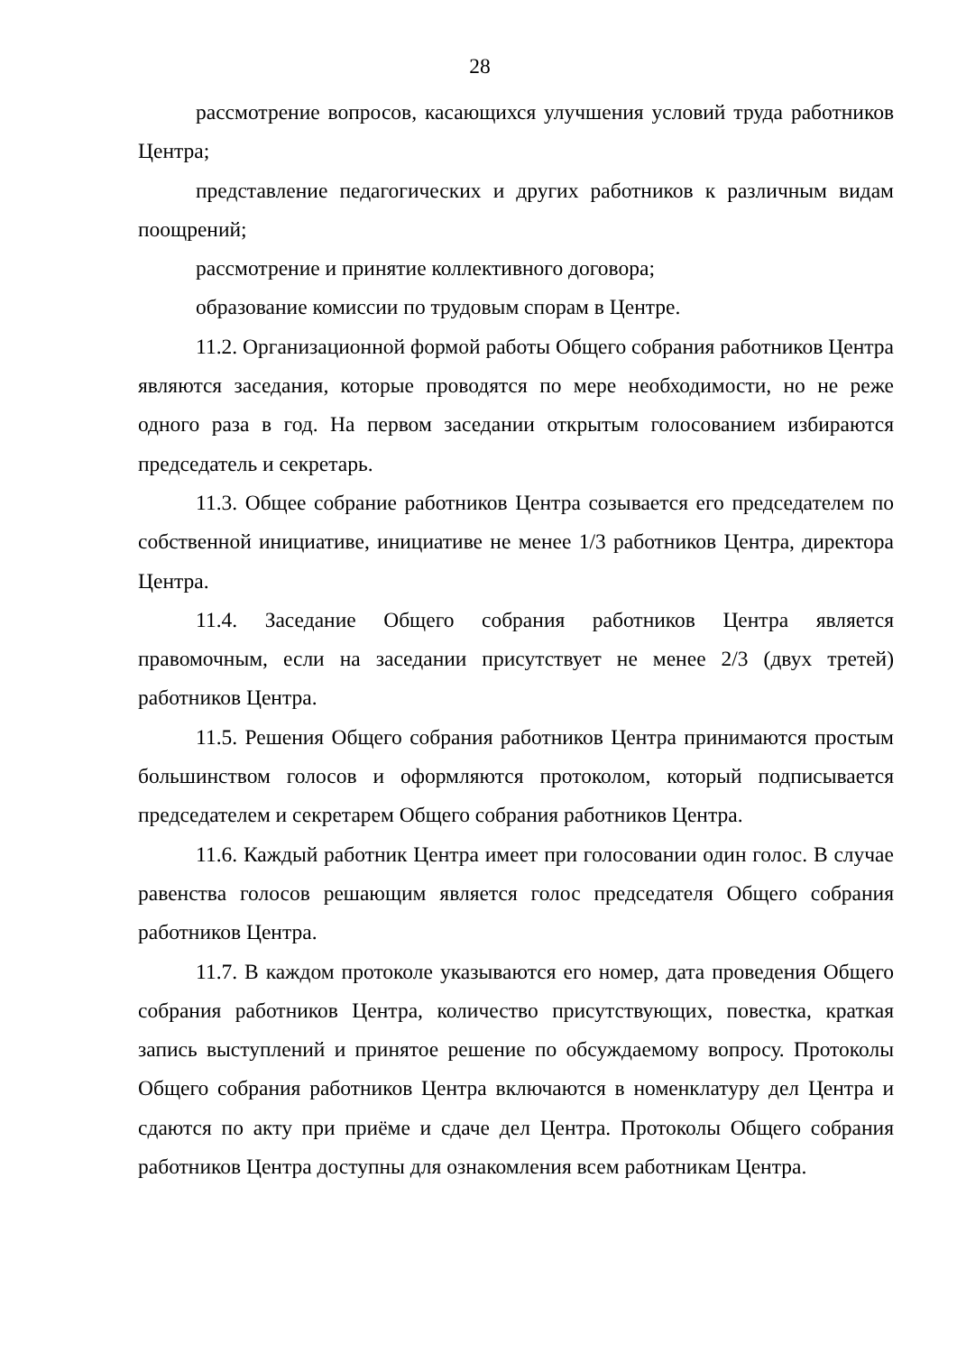28
рассмотрение вопросов, касающихся улучшения условий труда работников Центра;
представление педагогических и других работников к различным видам поощрений;
рассмотрение и принятие коллективного договора;
образование комиссии по трудовым спорам в Центре.
11.2. Организационной формой работы Общего собрания работников Центра являются заседания, которые проводятся по мере необходимости, но не реже одного раза в год. На первом заседании открытым голосованием избираются председатель и секретарь.
11.3. Общее собрание работников Центра созывается его председателем по собственной инициативе, инициативе не менее 1/3 работников Центра, директора Центра.
11.4. Заседание Общего собрания работников Центра является правомочным, если на заседании присутствует не менее 2/3 (двух третей) работников Центра.
11.5. Решения Общего собрания работников Центра принимаются простым большинством голосов и оформляются протоколом, который подписывается председателем и секретарем Общего собрания работников Центра.
11.6. Каждый работник Центра имеет при голосовании один голос. В случае равенства голосов решающим является голос председателя Общего собрания работников Центра.
11.7. В каждом протоколе указываются его номер, дата проведения Общего собрания работников Центра, количество присутствующих, повестка, краткая запись выступлений и принятое решение по обсуждаемому вопросу. Протоколы Общего собрания работников Центра включаются в номенклатуру дел Центра и сдаются по акту при приёме и сдаче дел Центра. Протоколы Общего собрания работников Центра доступны для ознакомления всем работникам Центра.